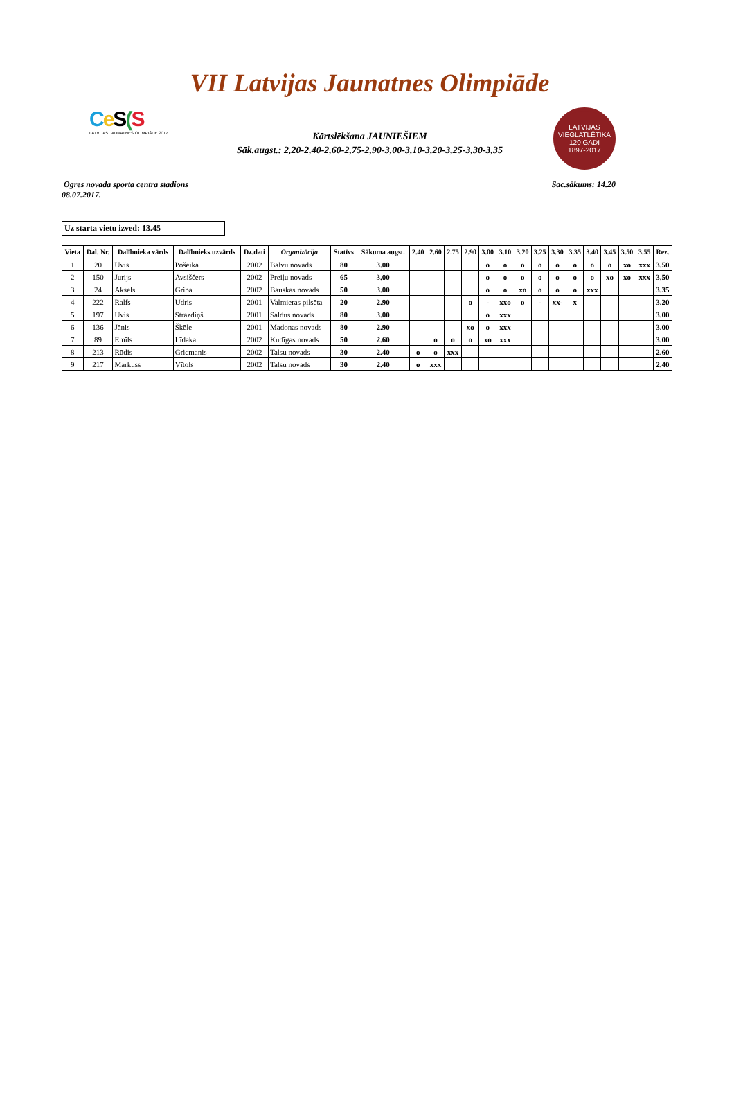VII Latvijas Jaunatnes Olimpiāde
Ce S(S
LATVIJAS JAUNATNES OLIMPIĀDE 2017
LATVIJAS VIEGLATLĒTIKA
120 GADI
1897-2017
Kārtslēkšana JAUNIEŠIEM
Sāk.augst.: 2,20-2,40-2,60-2,75-2,90-3,00-3,10-3,20-3,25-3,30-3,35
Ogres novada sporta centra stadions
08.07.2017.
Sac.sākums: 14.20
Uz starta vietu izved: 13.45
| Vieta | Dal. Nr. | Dalībnieka vārds | Dalībnieks uzvārds | Dz.dati | Organizācija | Statīvs | Sākuma augst. | 2.40 | 2.60 | 2.75 | 2.90 | 3.00 | 3.10 | 3.20 | 3.25 | 3.30 | 3.35 | 3.40 | 3.45 | 3.50 | 3.55 | Rez. |
| --- | --- | --- | --- | --- | --- | --- | --- | --- | --- | --- | --- | --- | --- | --- | --- | --- | --- | --- | --- | --- | --- | --- |
| 1 | 20 | Uvis | Pošeika | 2002 | Balvu novads | 80 | 3.00 | | | | | o | o | o | o | o | o | o | o | xo | xxx | 3.50 |
| 2 | 150 | Jurijs | Avsiščers | 2002 | Preiļu novads | 65 | 3.00 | | | | | o | o | o | o | o | o | o | xo | xo | xxx | 3.50 |
| 3 | 24 | Aksels | Griba | 2002 | Bauskas novads | 50 | 3.00 | | | | | o | o | xo | o | o | o | xxx | | | | 3.35 |
| 4 | 222 | Ralfs | Ūdris | 2001 | Valmieras pilsēta | 20 | 2.90 | | | | o | - | xxo | o | - | xx- | x | | | | | 3.20 |
| 5 | 197 | Uvis | Strazdiņš | 2001 | Saldus novads | 80 | 3.00 | | | | | o | xxx | | | | | | | | | 3.00 |
| 6 | 136 | Jānis | Šķēle | 2001 | Madonas novads | 80 | 2.90 | | | | xo | o | xxx | | | | | | | | | 3.00 |
| 7 | 89 | Emīls | Līdaka | 2002 | Kudīgas novads | 50 | 2.60 | | o | o | o | xo | xxx | | | | | | | | | 3.00 |
| 8 | 213 | Rūdis | Gricmanis | 2002 | Talsu novads | 30 | 2.40 | o | o | xxx | | | | | | | | | | | | 2.60 |
| 9 | 217 | Markuss | Vītols | 2002 | Talsu novads | 30 | 2.40 | o | xxx | | | | | | | | | | | | | 2.40 |